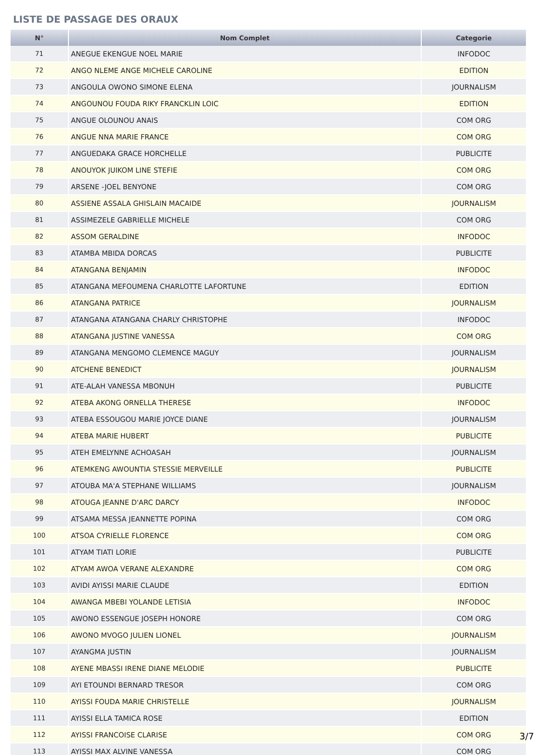LISTE DE PASSAGE DES ORAUX
| N° | Nom Complet | Categorie |
| --- | --- | --- |
| 71 | ANEGUE EKENGUE NOEL MARIE | INFODOC |
| 72 | ANGO NLEME ANGE MICHELE CAROLINE | EDITION |
| 73 | ANGOULA OWONO SIMONE ELENA | JOURNALISM |
| 74 | ANGOUNOU FOUDA RIKY FRANCKLIN LOIC | EDITION |
| 75 | ANGUE OLOUNOU ANAIS | COM ORG |
| 76 | ANGUE NNA MARIE FRANCE | COM ORG |
| 77 | ANGUEDAKA GRACE HORCHELLE | PUBLICITE |
| 78 | ANOUYOK JUIKOM LINE STEFIE | COM ORG |
| 79 | ARSENE -JOEL BENYONE | COM ORG |
| 80 | ASSIENE ASSALA GHISLAIN MACAIDE | JOURNALISM |
| 81 | ASSIMEZELE GABRIELLE MICHELE | COM ORG |
| 82 | ASSOM GERALDINE | INFODOC |
| 83 | ATAMBA MBIDA DORCAS | PUBLICITE |
| 84 | ATANGANA BENJAMIN | INFODOC |
| 85 | ATANGANA MEFOUMENA CHARLOTTE LAFORTUNE | EDITION |
| 86 | ATANGANA PATRICE | JOURNALISM |
| 87 | ATANGANA ATANGANA CHARLY CHRISTOPHE | INFODOC |
| 88 | ATANGANA JUSTINE VANESSA | COM ORG |
| 89 | ATANGANA MENGOMO CLEMENCE MAGUY | JOURNALISM |
| 90 | ATCHENE BENEDICT | JOURNALISM |
| 91 | ATE-ALAH VANESSA MBONUH | PUBLICITE |
| 92 | ATEBA AKONG ORNELLA THERESE | INFODOC |
| 93 | ATEBA ESSOUGOU MARIE JOYCE DIANE | JOURNALISM |
| 94 | ATEBA MARIE HUBERT | PUBLICITE |
| 95 | ATEH EMELYNNE ACHOASAH | JOURNALISM |
| 96 | ATEMKENG AWOUNTIA STESSIE MERVEILLE | PUBLICITE |
| 97 | ATOUBA MA'A STEPHANE WILLIAMS | JOURNALISM |
| 98 | ATOUGA JEANNE D'ARC DARCY | INFODOC |
| 99 | ATSAMA MESSA JEANNETTE POPINA | COM ORG |
| 100 | ATSOA CYRIELLE FLORENCE | COM ORG |
| 101 | ATYAM TIATI LORIE | PUBLICITE |
| 102 | ATYAM AWOA VERANE ALEXANDRE | COM ORG |
| 103 | AVIDI AYISSI MARIE CLAUDE | EDITION |
| 104 | AWANGA MBEBI YOLANDE LETISIA | INFODOC |
| 105 | AWONO ESSENGUE JOSEPH HONORE | COM ORG |
| 106 | AWONO MVOGO JULIEN LIONEL | JOURNALISM |
| 107 | AYANGMA JUSTIN | JOURNALISM |
| 108 | AYENE MBASSI IRENE DIANE MELODIE | PUBLICITE |
| 109 | AYI ETOUNDI BERNARD TRESOR | COM ORG |
| 110 | AYISSI FOUDA MARIE CHRISTELLE | JOURNALISM |
| 111 | AYISSI ELLA TAMICA ROSE | EDITION |
| 112 | AYISSI FRANCOISE CLARISE | COM ORG |
| 113 | AYISSI MAX ALVINE VANESSA | COM ORG |
3/7